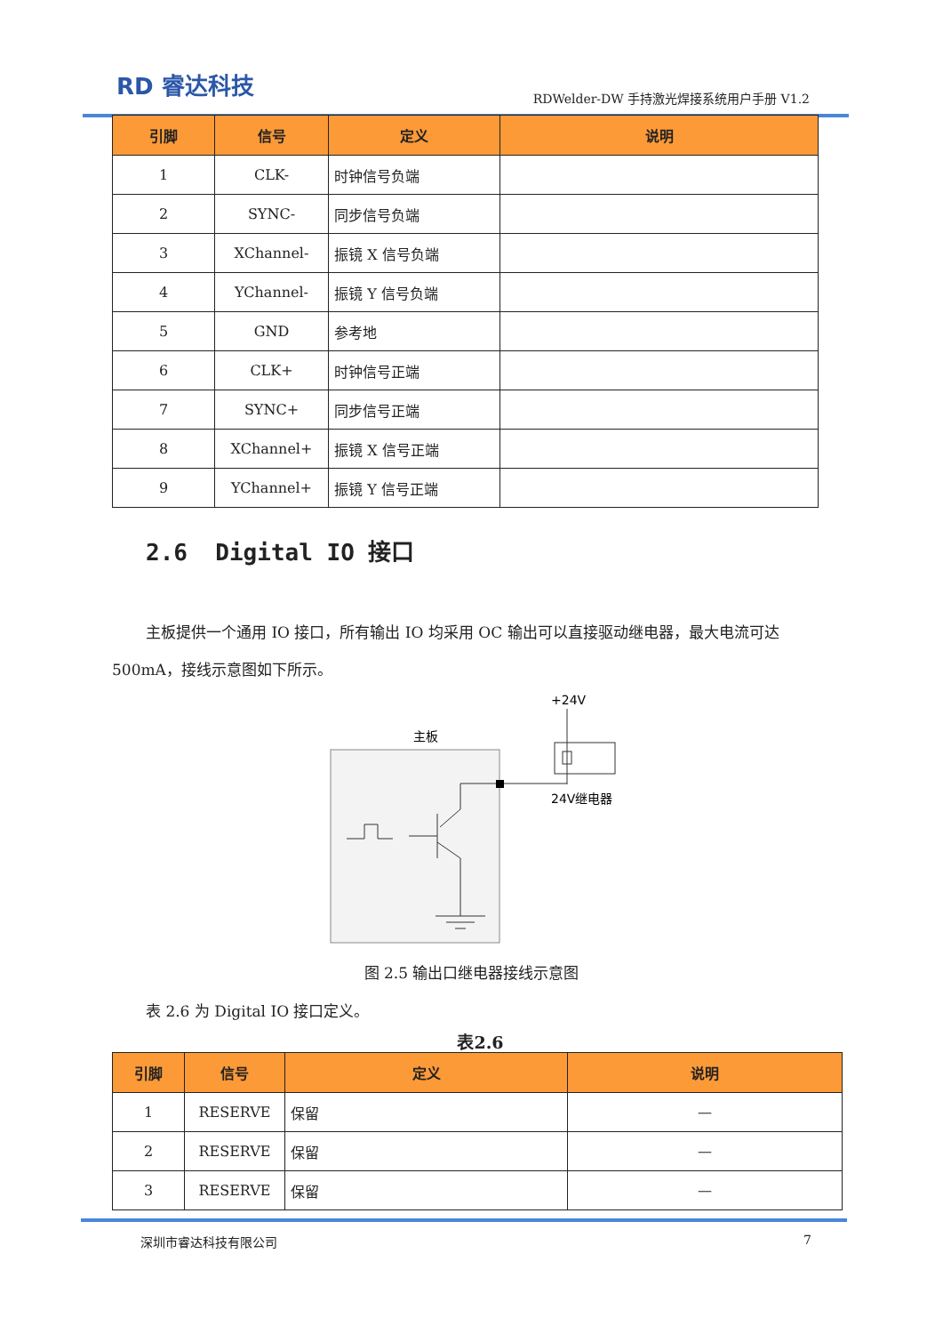RD 睿达科技
RDWelder-DW 手持激光焊接系统用户手册 V1.2
| 引脚 | 信号 | 定义 | 说明 |
| --- | --- | --- | --- |
| 1 | CLK- | 时钟信号负端 | |
| 2 | SYNC- | 同步信号负端 | |
| 3 | XChannel- | 振镜 X 信号负端 | |
| 4 | YChannel- | 振镜 Y 信号负端 | |
| 5 | GND | 参考地 | |
| 6 | CLK+ | 时钟信号正端 | |
| 7 | SYNC+ | 同步信号正端 | |
| 8 | XChannel+ | 振镜 X 信号正端 | |
| 9 | YChannel+ | 振镜 Y 信号正端 | |
2.6 Digital IO 接口
主板提供一个通用 IO 接口，所有输出 IO 均采用 OC 输出可以直接驱动继电器，最大电流可达 500mA，接线示意图如下所示。
+24V
主板
24V继电器
图 2.5 输出口继电器接线示意图
表 2.6 为 Digital IO 接口定义。
表2.6
| 引脚 | 信号 | 定义 | 说明 |
| --- | --- | --- | --- |
| 1 | RESERVE | 保留 | — |
| 2 | RESERVE | 保留 | — |
| 3 | RESERVE | 保留 | — |
深圳市睿达科技有限公司 7